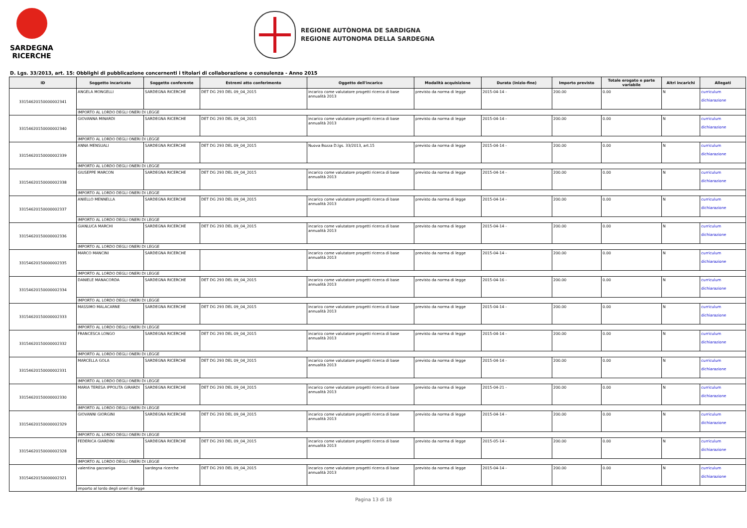SARDEGNA
RICERCHE
REGIONE AUTÒNOMA DE SARDIGNA
REGIONE AUTONOMA DELLA SARDEGNA
D. Lgs. 33/2013, art. 15: Obblighi di pubblicazione concernenti i titolari di collaborazione o consulenza - Anno 2015
| ID | Soggetto incaricato | Soggetto conferente | Estremi atto conferimento | Oggetto dell'incarico | Modalità acquisizione | Durata (inizio-fine) | Importo previsto | Totale erogato e parte variabile | Altri incarichi | Allegati |
| --- | --- | --- | --- | --- | --- | --- | --- | --- | --- | --- |
| 3315462015000000​2341 | ANGELA MONGELLI | SARDEGNA RICERCHE | DET DG 293 DEL 09_04_2015 | incarico come valutatore progetti ricerca di base annualità 2013 | previsto da norma di legge | 2015-04-14 - | 200.00 | 0.00 | N | curriculum dichiarazione |
| | IMPORTO AL LORDO DEGLI ONERI DI LEGGE | | | | | | | | | |
| 33154620150000002340 | GIOVANNA MINARDI | SARDEGNA RICERCHE | DET DG 293 DEL 09_04_2015 | incarico come valutatore progetti ricerca di base annualità 2013 | previsto da norma di legge | 2015-04-14 - | 200.00 | 0.00 | N | curriculum dichiarazione |
| | IMPORTO AL LORDO DEGLI ONERI DI LEGGE | | | | | | | | | |
| 33154620150000002339 | ANNA MENSUALI | SARDEGNA RICERCHE | DET DG 293 DEL 09_04_2015 | Nuova Bozza D.lgs. 33/2013, art.15 | previsto da norma di legge | 2015-04-14 - | 200.00 | 0.00 | N | curriculum dichiarazione |
| | IMPORTO AL LORDO DEGLI ONERI DI LEGGE | | | | | | | | | |
| 33154620150000002338 | GIUSEPPE MARCON | SARDEGNA RICERCHE | DET DG 293 DEL 09_04_2015 | incarico come valutatore progetti ricerca di base annualità 2013 | previsto da norma di legge | 2015-04-14 - | 200.00 | 0.00 | N | curriculum dichiarazione |
| | IMPORTO AL LORDO DEGLI ONERI DI LEGGE | | | | | | | | | |
| 33154620150000002337 | ANIELLO MENNELLA | SARDEGNA RICERCHE | DET DG 293 DEL 09_04_2015 | incarico come valutatore progetti ricerca di base annualità 2013 | previsto da norma di legge | 2015-04-14 - | 200.00 | 0.00 | N | curriculum dichiarazione |
| | IMPORTO AL LORDO DEGLI ONERI DI LEGGE | | | | | | | | | |
| 33154620150000002336 | GIANLUCA MARCHI | SARDEGNA RICERCHE | DET DG 293 DEL 09_04_2015 | incarico come valutatore progetti ricerca di base annualità 2013 | previsto da norma di legge | 2015-04-14 - | 200.00 | 0.00 | N | curriculum dichiarazione |
| | IMPORTO AL LORDO DEGLI ONERI DI LEGGE | | | | | | | | | |
| 33154620150000002335 | MARCO MANCINI | SARDEGNA RICERCHE | | incarico come valutatore progetti ricerca di base annualità 2013 | previsto da norma di legge | 2015-04-14 - | 200.00 | 0.00 | N | curriculum dichiarazione |
| | IMPORTO AL LORDO DEGLI ONERI DI LEGGE | | | | | | | | | |
| 33154620150000002334 | DANIELE MANACORDA | SARDEGNA RICERCHE | DET DG 293 DEL 09_04_2015 | incarico come valutatore progetti ricerca di base annualità 2013 | previsto da norma di legge | 2015-04-16 - | 200.00 | 0.00 | N | curriculum dichiarazione |
| | IMPORTO AL LORDO DEGLI ONERI DI LEGGE | | | | | | | | | |
| 33154620150000002333 | MASSIMO MALACARNE | SARDEGNA RICERCHE | DET DG 293 DEL 09_04_2015 | incarico come valutatore progetti ricerca di base annualità 2013 | previsto da norma di legge | 2015-04-14 - | 200.00 | 0.00 | N | curriculum dichiarazione |
| | IMPORTO AL LORDO DEGLI ONERI DI LEGGE | | | | | | | | | |
| 33154620150000002332 | FRANCESCA LONGO | SARDEGNA RICERCHE | DET DG 293 DEL 09_04_2015 | incarico come valutatore progetti ricerca di base annualità 2013 | previsto da norma di legge | 2015-04-14 - | 200.00 | 0.00 | N | curriculum dichiarazione |
| | IMPORTO AL LORDO DEGLI ONERI DI LEGGE | | | | | | | | | |
| 33154620150000002331 | MARCELLA GOLA | SARDEGNA RICERCHE | DET DG 293 DEL 09_04_2015 | incarico come valutatore progetti ricerca di base annualità 2013 | previsto da norma di legge | 2015-04-14 - | 200.00 | 0.00 | N | curriculum dichiarazione |
| | IMPORTO AL LORDO DEGLI ONERI DI LEGGE | | | | | | | | | |
| 33154620150000002330 | MARIA TERESA IPPOLITA GIRARDI | SARDEGNA RICERCHE | DET DG 293 DEL 09_04_2015 | incarico come valutatore progetti ricerca di base annualità 2013 | previsto da norma di legge | 2015-04-21 - | 200.00 | 0.00 | N | curriculum dichiarazione |
| | IMPORTO AL LORDO DEGLI ONERI DI LEGGE | | | | | | | | | |
| 33154620150000002329 | GIOVANNI GIORGINI | SARDEGNA RICERCHE | DET DG 293 DEL 09_04_2015 | incarico come valutatore progetti ricerca di base annualità 2013 | previsto da norma di legge | 2015-04-14 - | 200.00 | 0.00 | N | curriculum dichiarazione |
| | IMPORTO AL LORDO DEGLI ONERI DI LEGGE | | | | | | | | | |
| 33154620150000002328 | FEDERICA GIARDINI | SARDEGNA RICERCHE | DET DG 293 DEL 09_04_2015 | incarico come valutatore progetti ricerca di base annualità 2013 | previsto da norma di legge | 2015-05-14 - | 200.00 | 0.00 | N | curriculum dichiarazione |
| | IMPORTO AL LORDO DEGLI ONERI DI LEGGE | | | | | | | | | |
| 33154620150000002321 | valentina gazzaniga | sardegna ricerche | DET DG 293 DEL 09_04_2015 | incarico come valutatore progetti ricerca di base annualità 2013 | previsto da norma di legge | 2015-04-14 - | 200.00 | 0.00 | N | curriculum dichiarazione |
| | importo al lordo degli oneri di legge | | | | | | | | | |
Pagina 13 di 18